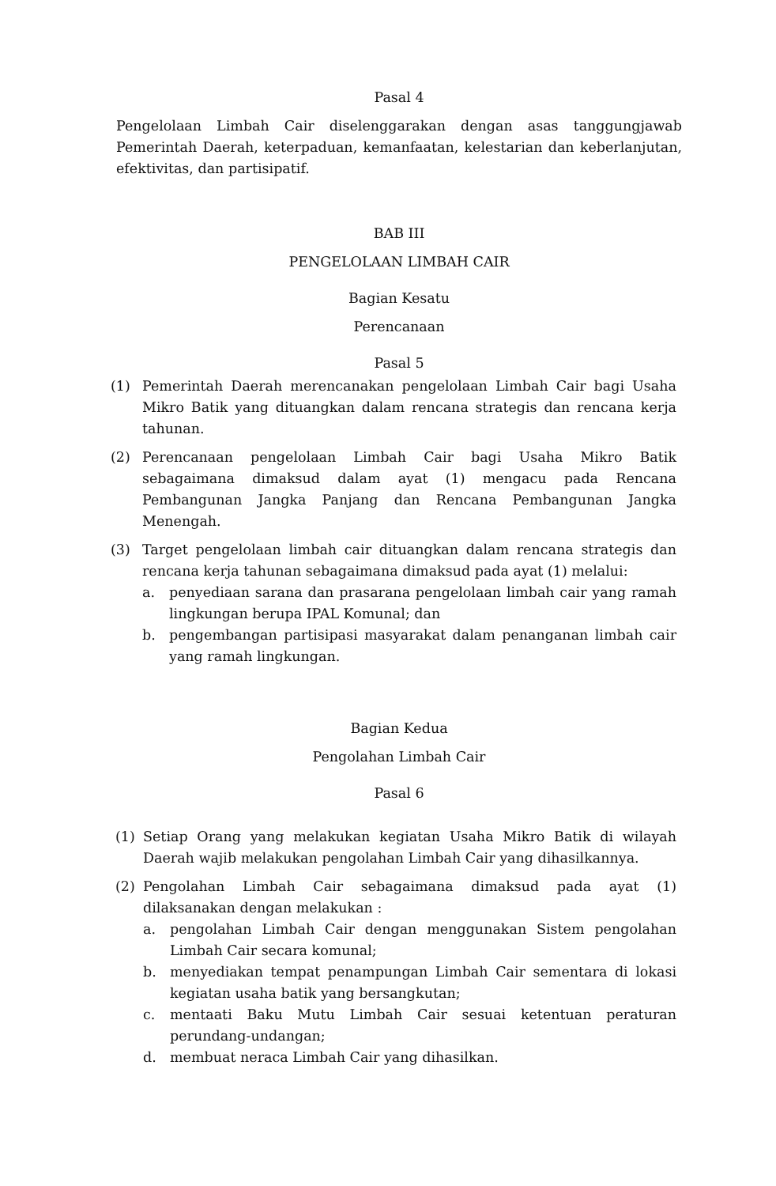Pasal 4
Pengelolaan Limbah Cair diselenggarakan dengan asas tanggungjawab Pemerintah Daerah, keterpaduan, kemanfaatan, kelestarian dan keberlanjutan, efektivitas, dan partisipatif.
BAB III
PENGELOLAAN LIMBAH CAIR
Bagian Kesatu
Perencanaan
Pasal 5
(1) Pemerintah Daerah merencanakan pengelolaan Limbah Cair bagi Usaha Mikro Batik yang dituangkan dalam rencana strategis dan rencana kerja tahunan.
(2) Perencanaan pengelolaan Limbah Cair bagi Usaha Mikro Batik sebagaimana dimaksud dalam ayat (1) mengacu pada Rencana Pembangunan Jangka Panjang dan Rencana Pembangunan Jangka Menengah.
(3) Target pengelolaan limbah cair dituangkan dalam rencana strategis dan rencana kerja tahunan sebagaimana dimaksud pada ayat (1) melalui:
a. penyediaan sarana dan prasarana pengelolaan limbah cair yang ramah lingkungan berupa IPAL Komunal; dan
b. pengembangan partisipasi masyarakat dalam penanganan limbah cair yang ramah lingkungan.
Bagian Kedua
Pengolahan Limbah Cair
Pasal 6
(1) Setiap Orang yang melakukan kegiatan Usaha Mikro Batik di wilayah Daerah wajib melakukan pengolahan Limbah Cair yang dihasilkannya.
(2) Pengolahan Limbah Cair sebagaimana dimaksud pada ayat (1) dilaksanakan dengan melakukan :
a. pengolahan Limbah Cair dengan menggunakan Sistem pengolahan Limbah Cair secara komunal;
b. menyediakan tempat penampungan Limbah Cair sementara di lokasi kegiatan usaha batik yang bersangkutan;
c. mentaati Baku Mutu Limbah Cair sesuai ketentuan peraturan perundang-undangan;
d. membuat neraca Limbah Cair yang dihasilkan.